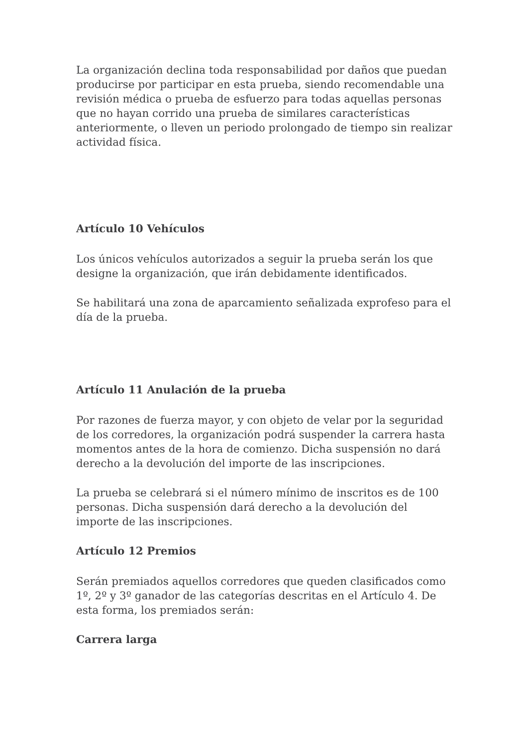La organización declina toda responsabilidad por daños que puedan producirse por participar en esta prueba, siendo recomendable una revisión médica o prueba de esfuerzo para todas aquellas personas que no hayan corrido una prueba de similares características anteriormente, o lleven un periodo prolongado de tiempo sin realizar actividad física.
Artículo 10 Vehículos
Los únicos vehículos autorizados a seguir la prueba serán los que designe la organización, que irán debidamente identificados.
Se habilitará una zona de aparcamiento señalizada exprofeso para el día de la prueba.
Artículo 11 Anulación de la prueba
Por razones de fuerza mayor, y con objeto de velar por la seguridad de los corredores, la organización podrá suspender la carrera hasta momentos antes de la hora de comienzo. Dicha suspensión no dará derecho a la devolución del importe de las inscripciones.
La prueba se celebrará si el número mínimo de inscritos es de 100 personas. Dicha suspensión dará derecho a la devolución del importe de las inscripciones.
Artículo 12 Premios
Serán premiados aquellos corredores que queden clasificados como 1º, 2º y 3º ganador de las categorías descritas en el Artículo 4. De esta forma, los premiados serán:
Carrera larga